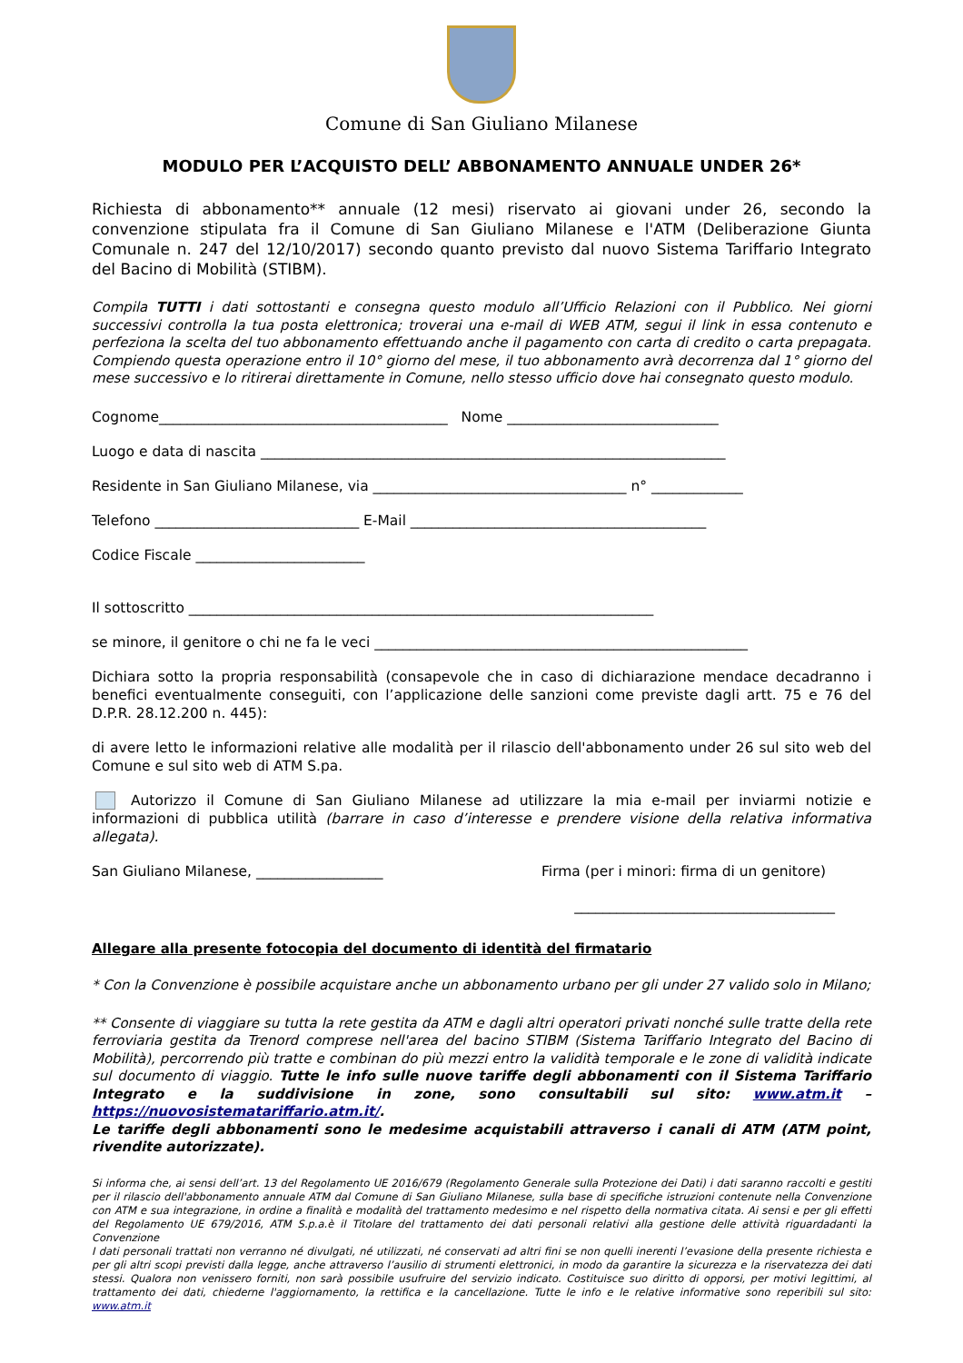Comune di San Giuliano Milanese
MODULO PER L’ACQUISTO DELL’ ABBONAMENTO ANNUALE UNDER 26*
Richiesta di abbonamento** annuale (12 mesi) riservato ai giovani under 26, secondo la convenzione stipulata fra il Comune di San Giuliano Milanese e l'ATM (Deliberazione Giunta Comunale n. 247 del 12/10/2017) secondo quanto previsto dal nuovo Sistema Tariffario Integrato del Bacino di Mobilità (STIBM).
Compila TUTTI i dati sottostanti e consegna questo modulo all’Ufficio Relazioni con il Pubblico. Nei giorni successivi controlla la tua posta elettronica; troverai una e-mail di WEB ATM, segui il link in essa contenuto e perfeziona la scelta del tuo abbonamento effettuando anche il pagamento con carta di credito o carta prepagata. Compiendo questa operazione entro il 10° giorno del mese, il tuo abbonamento avrà decorrenza dal 1° giorno del mese successivo e lo ritirerai direttamente in Comune, nello stesso ufficio dove hai consegnato questo modulo.
Cognome_________________________________________ Nome ______________________________
Luogo e data di nascita __________________________________________________________________
Residente in San Giuliano Milanese, via ____________________________________ n° _____________
Telefono _____________________________ E-Mail __________________________________________
Codice Fiscale ________________________
Il sottoscritto __________________________________________________________________
se minore, il genitore o chi ne fa le veci _____________________________________________________
Dichiara sotto la propria responsabilità (consapevole che in caso di dichiarazione mendace decadranno i benefici eventualmente conseguiti, con l’applicazione delle sanzioni come previste dagli artt. 75 e 76 del D.P.R. 28.12.200 n. 445):
di avere letto le informazioni relative alle modalità per il rilascio dell'abbonamento under 26 sul sito web del Comune e sul sito web di ATM S.pa.
Autorizzo il Comune di San Giuliano Milanese ad utilizzare la mia e-mail per inviarmi notizie e informazioni di pubblica utilità (barrare in caso d’interesse e prendere visione della relativa informativa allegata).
San Giuliano Milanese, __________________ Firma (per i minori: firma di un genitore)
_____________________________________
Allegare alla presente fotocopia del documento di identità del firmatario
* Con la Convenzione è possibile acquistare anche un abbonamento urbano per gli under 27 valido solo in Milano;
** Consente di viaggiare su tutta la rete gestita da ATM e dagli altri operatori privati nonché sulle tratte della rete ferroviaria gestita da Trenord comprese nell'area del bacino STIBM (Sistema Tariffario Integrato del Bacino di Mobilità), percorrendo più tratte e combinan do più mezzi entro la validità temporale e le zone di validità indicate sul documento di viaggio. Tutte le info sulle nuove tariffe degli abbonamenti con il Sistema Tariffario Integrato e la suddivisione in zone, sono consultabili sul sito: www.atm.it – https://nuovosistematariffario.atm.it/.
Le tariffe degli abbonamenti sono le medesime acquistabili attraverso i canali di ATM (ATM point, rivendite autorizzate).
Si informa che, ai sensi dell’art. 13 del Regolamento UE 2016/679 (Regolamento Generale sulla Protezione dei Dati) i dati saranno raccolti e gestiti per il rilascio dell'abbonamento annuale ATM dal Comune di San Giuliano Milanese, sulla base di specifiche istruzioni contenute nella Convenzione con ATM e sua integrazione, in ordine a finalità e modalità del trattamento medesimo e nel rispetto della normativa citata. Ai sensi e per gli effetti del Regolamento UE 679/2016, ATM S.p.a.è il Titolare del trattamento dei dati personali relativi alla gestione delle attività riguardadanti la Convenzione
I dati personali trattati non verranno né divulgati, né utilizzati, né conservati ad altri fini se non quelli inerenti l’evasione della presente richiesta e per gli altri scopi previsti dalla legge, anche attraverso l’ausilio di strumenti elettronici, in modo da garantire la sicurezza e la riservatezza dei dati stessi. Qualora non venissero forniti, non sarà possibile usufruire del servizio indicato. Costituisce suo diritto di opporsi, per motivi legittimi, al trattamento dei dati, chiederne l'aggiornamento, la rettifica e la cancellazione. Tutte le info e le relative informative sono reperibili sul sito: www.atm.it